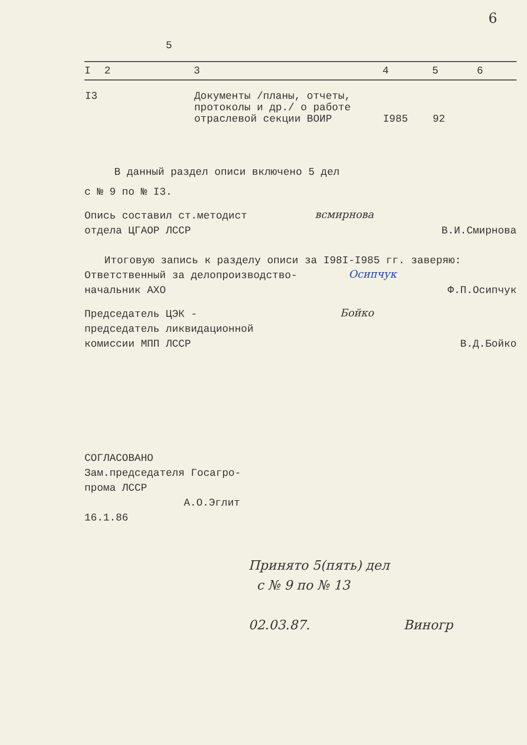6
5
| I | 2 | 3 | 4 | 5 | 6 |
| --- | --- | --- | --- | --- | --- |
| I3 | | Документы /планы, отчеты, протоколы и др./ о работе отраслевой секции ВОИР | I985 | 92 | |
В данный раздел описи включено 5 дел
с № 9 по № I3.
Опись составил ст.методист
отдела ЦГАОР ЛССР
всмирнова
В.И.Смирнова
Итоговую запись к разделу описи за I98I-I985 гг. заверяю:
Ответственный за делопроизводство-
начальник АХО
Осипчук
Ф.П.Осипчук
Председатель ЦЭК -
председатель ликвидационной
комиссии МПП ЛССР
Бойко
В.Д.Бойко
СОГЛАСОВАНО
Зам.председателя Госагро-
прома ЛССР
А.О.Эглит
16.1.86
Принято 5(пять) дел
с № 9 по № 13
02.03.87. Виногр